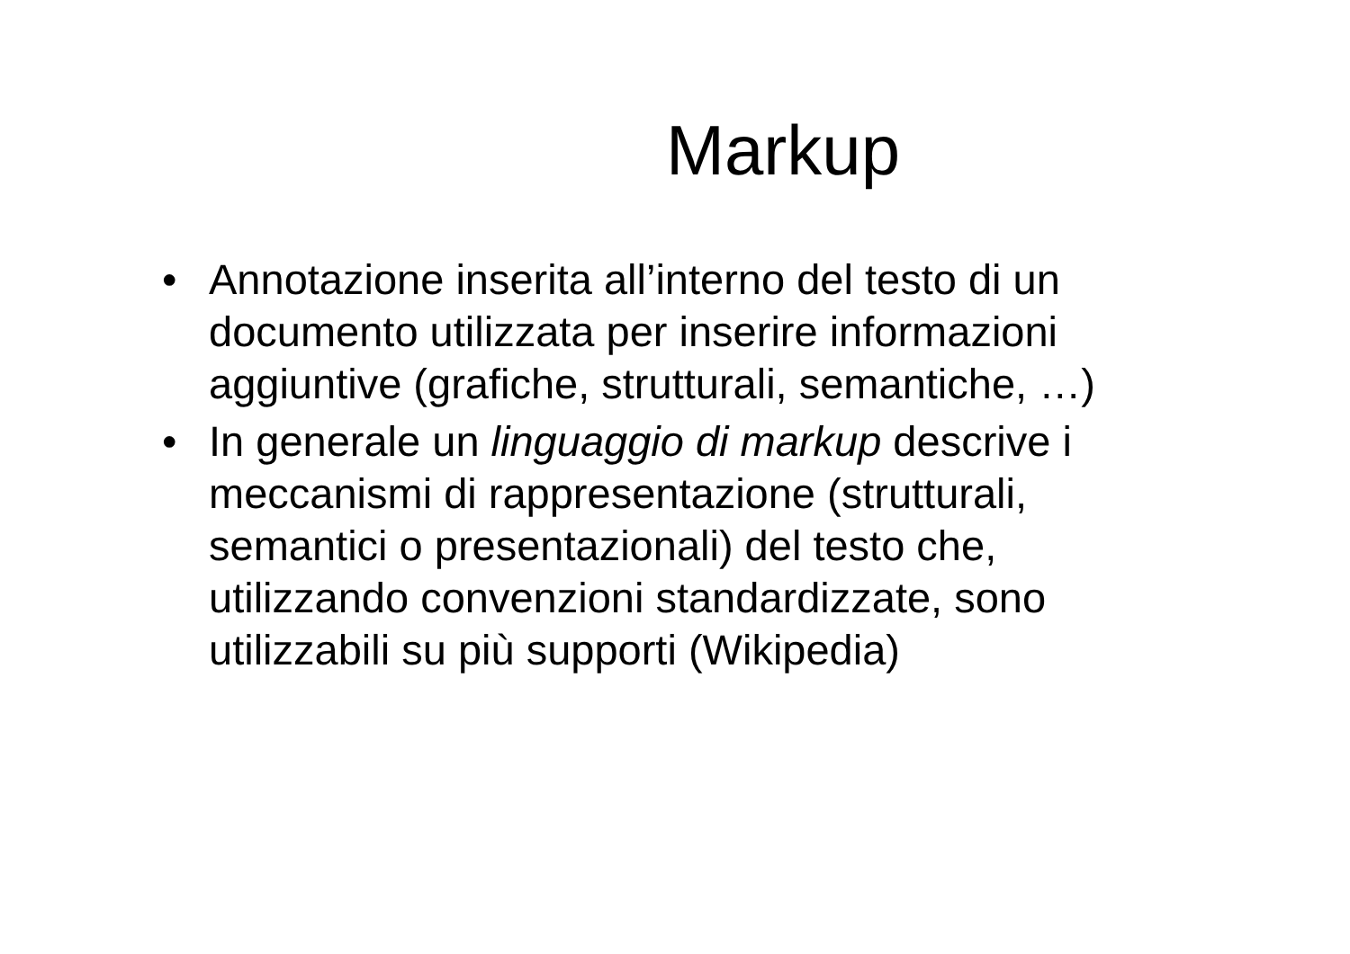Markup
• Annotazione inserita all’interno del testo di un documento utilizzata per inserire informazioni aggiuntive (grafiche, strutturali, semantiche, …)
• In generale un linguaggio di markup descrive i meccanismi di rappresentazione (strutturali, semantici o presentazionali) del testo che, utilizzando convenzioni standardizzate, sono utilizzabili su più supporti (Wikipedia)